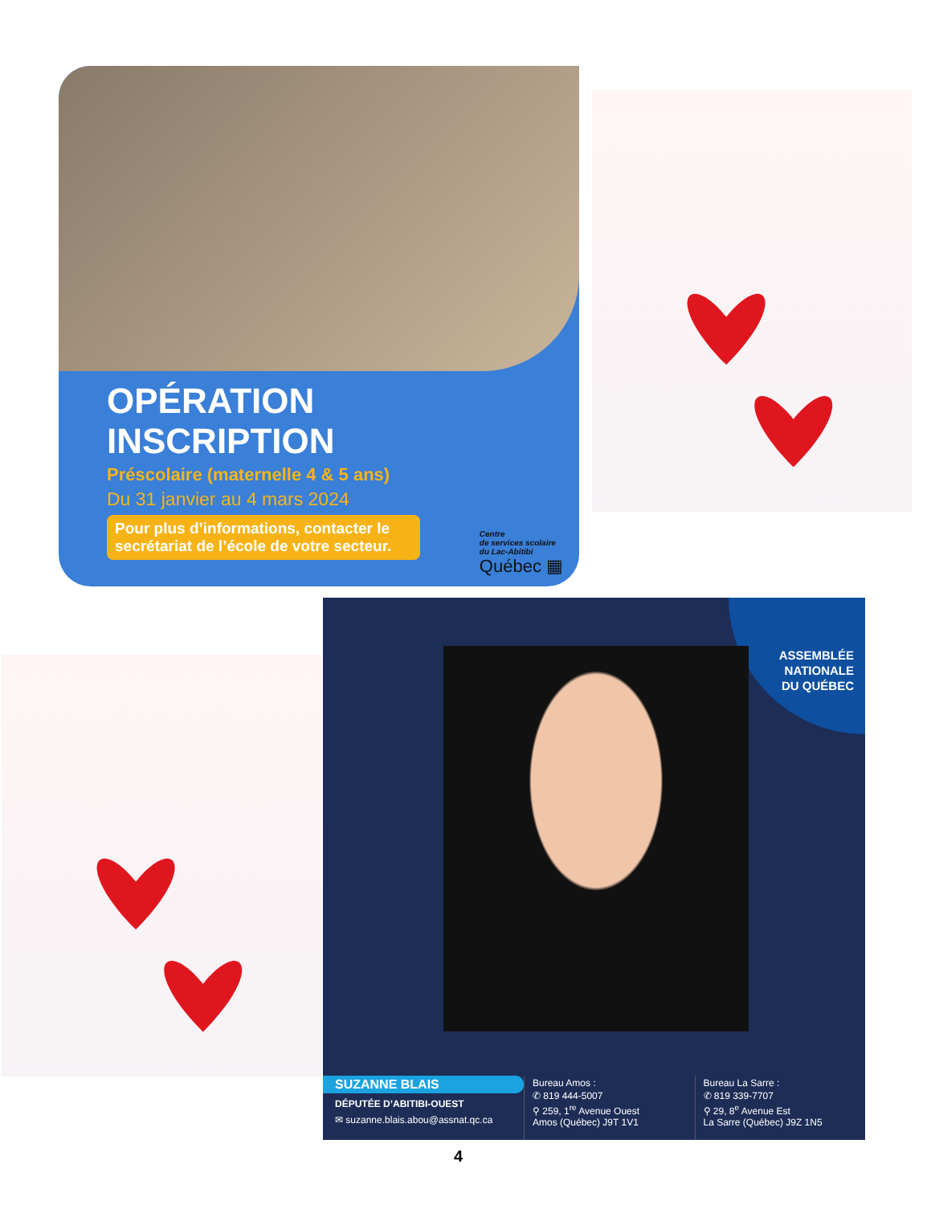OPÉRATION
INSCRIPTION
Préscolaire (maternelle 4 & 5 ans)
Du 31 janvier au 4 mars 2024
Pour plus d’informations, contacter le secrétariat de l’école de votre secteur.
Centre
de services scolaire
du Lac-Abitibi
Québec ▦
ASSEMBLÉE
NATIONALE
DU QUÉBEC
SUZANNE BLAIS
DÉPUTÉE D’ABITIBI-OUEST
✉ suzanne.blais.abou@assnat.qc.ca
Bureau Amos :
✆ 819 444-5007
⚲ 259, 1<sup>re</sup> Avenue Ouest
Amos (Québec) J9T 1V1
Bureau La Sarre :
✆ 819 339-7707
⚲ 29, 8<sup>e</sup> Avenue Est
La Sarre (Québec) J9Z 1N5
4